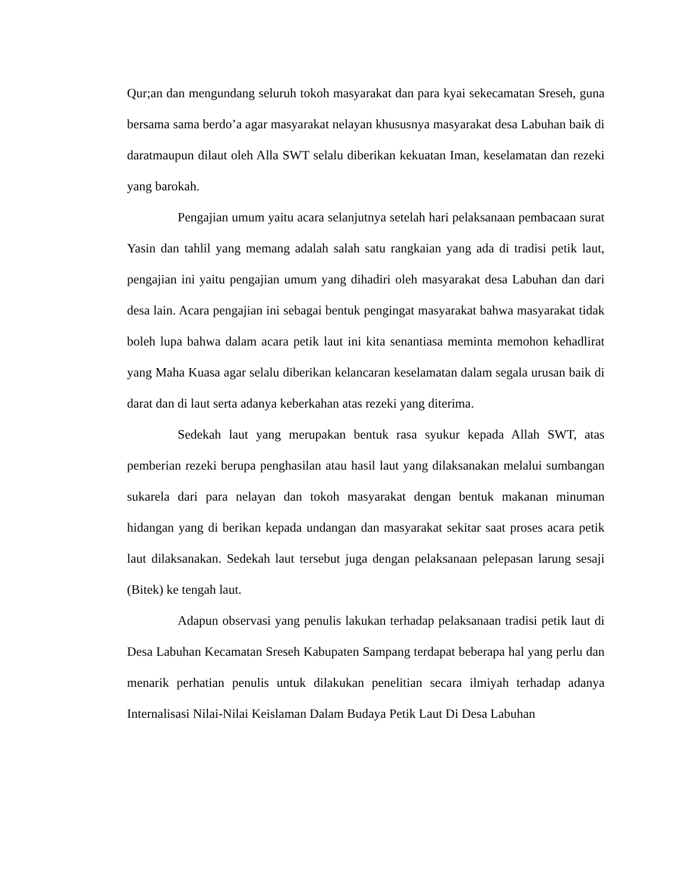Qur;an dan mengundang seluruh tokoh masyarakat dan para kyai sekecamatan Sreseh, guna bersama sama berdo’a agar masyarakat nelayan khususnya masyarakat desa Labuhan baik di daratmaupun dilaut oleh Alla SWT selalu diberikan kekuatan Iman, keselamatan dan rezeki yang barokah.
Pengajian umum yaitu acara selanjutnya setelah hari pelaksanaan pembacaan surat Yasin dan tahlil yang memang adalah salah satu rangkaian yang ada di tradisi petik laut, pengajian ini yaitu pengajian umum yang dihadiri oleh masyarakat desa Labuhan dan dari desa lain. Acara pengajian ini sebagai bentuk pengingat masyarakat bahwa masyarakat tidak boleh lupa bahwa dalam acara petik laut ini kita senantiasa meminta memohon kehadlirat yang Maha Kuasa agar selalu diberikan kelancaran keselamatan dalam segala urusan baik di darat dan di laut serta adanya keberkahan atas rezeki yang diterima.
Sedekah laut yang merupakan bentuk rasa syukur kepada Allah SWT, atas pemberian rezeki berupa penghasilan atau hasil laut yang dilaksanakan melalui sumbangan sukarela dari para nelayan dan tokoh masyarakat dengan bentuk makanan minuman hidangan yang di berikan kepada undangan dan masyarakat sekitar saat proses acara petik laut dilaksanakan. Sedekah laut tersebut juga dengan pelaksanaan pelepasan larung sesaji (Bitek) ke tengah laut.
Adapun observasi yang penulis lakukan terhadap pelaksanaan tradisi petik laut di Desa Labuhan Kecamatan Sreseh Kabupaten Sampang terdapat beberapa hal yang perlu dan menarik perhatian penulis untuk dilakukan penelitian secara ilmiyah terhadap adanya Internalisasi Nilai-Nilai Keislaman Dalam Budaya Petik Laut Di Desa Labuhan